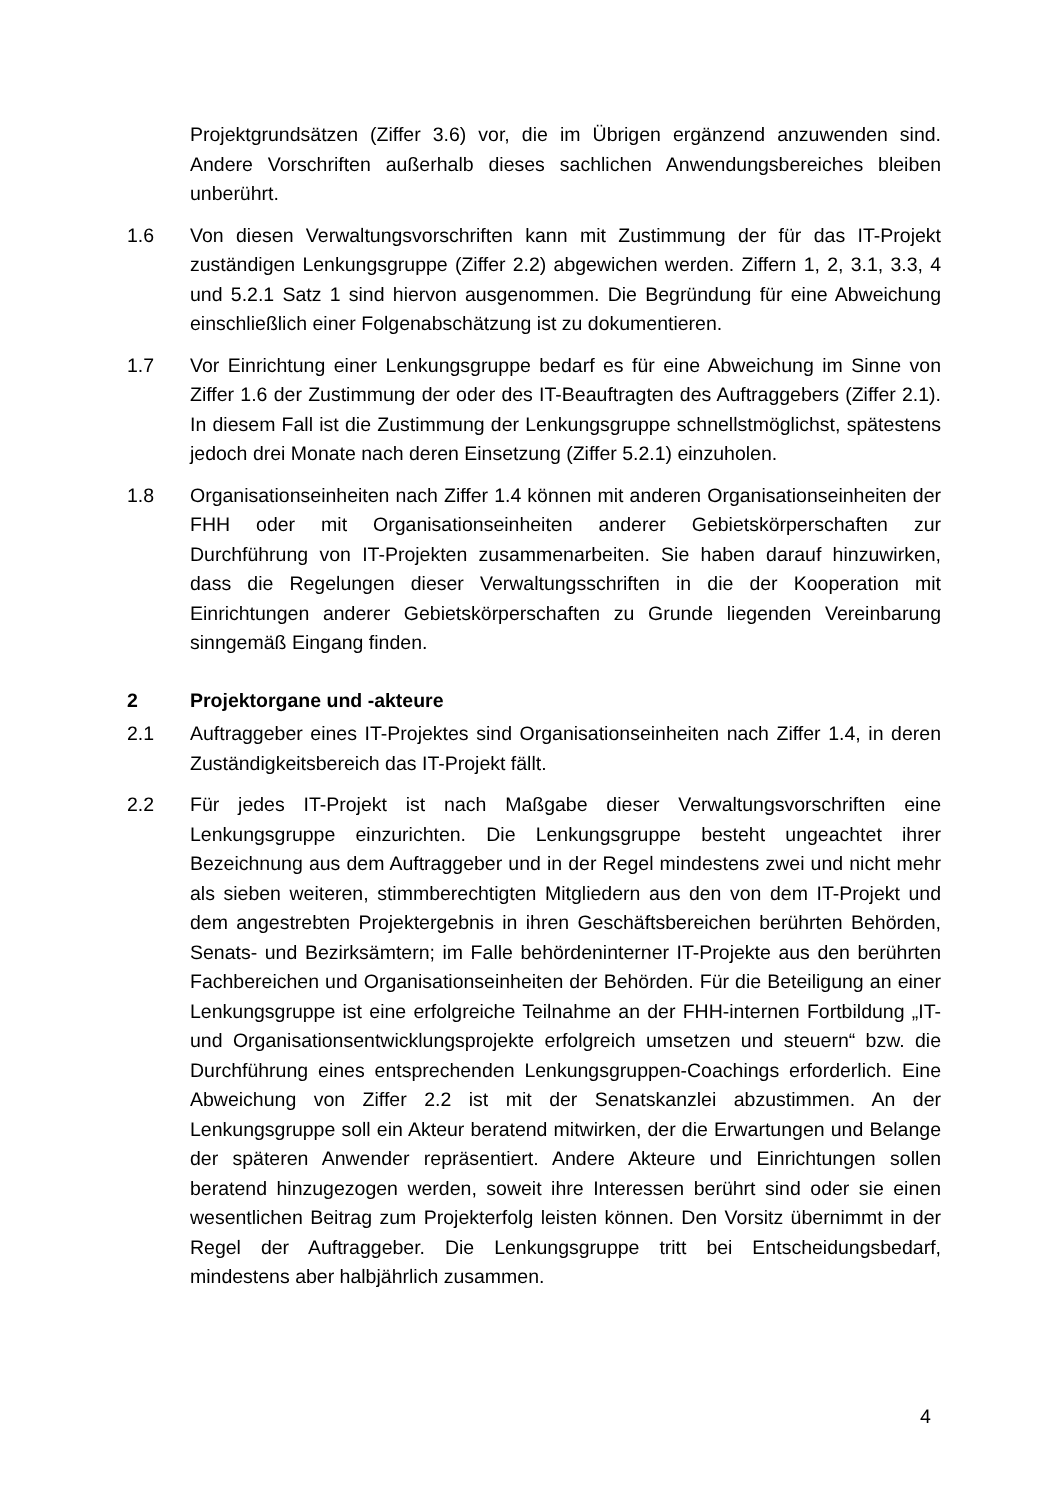Projektgrundsätzen (Ziffer 3.6) vor, die im Übrigen ergänzend anzuwenden sind. Andere Vorschriften außerhalb dieses sachlichen Anwendungsbereiches bleiben unberührt.
1.6 Von diesen Verwaltungsvorschriften kann mit Zustimmung der für das IT-Projekt zuständigen Lenkungsgruppe (Ziffer 2.2) abgewichen werden. Ziffern 1, 2, 3.1, 3.3, 4 und 5.2.1 Satz 1 sind hiervon ausgenommen. Die Begründung für eine Abweichung einschließlich einer Folgenabschätzung ist zu dokumentieren.
1.7 Vor Einrichtung einer Lenkungsgruppe bedarf es für eine Abweichung im Sinne von Ziffer 1.6 der Zustimmung der oder des IT-Beauftragten des Auftraggebers (Ziffer 2.1). In diesem Fall ist die Zustimmung der Lenkungsgruppe schnellstmöglichst, spätestens jedoch drei Monate nach deren Einsetzung (Ziffer 5.2.1) einzuholen.
1.8 Organisationseinheiten nach Ziffer 1.4 können mit anderen Organisationseinheiten der FHH oder mit Organisationseinheiten anderer Gebietskörperschaften zur Durchführung von IT-Projekten zusammenarbeiten. Sie haben darauf hinzuwirken, dass die Regelungen dieser Verwaltungsschriften in die der Kooperation mit Einrichtungen anderer Gebietskörperschaften zu Grunde liegenden Vereinbarung sinngemäß Eingang finden.
2 Projektorgane und -akteure
2.1 Auftraggeber eines IT-Projektes sind Organisationseinheiten nach Ziffer 1.4, in deren Zuständigkeitsbereich das IT-Projekt fällt.
2.2 Für jedes IT-Projekt ist nach Maßgabe dieser Verwaltungsvorschriften eine Lenkungsgruppe einzurichten. Die Lenkungsgruppe besteht ungeachtet ihrer Bezeichnung aus dem Auftraggeber und in der Regel mindestens zwei und nicht mehr als sieben weiteren, stimmberechtigten Mitgliedern aus den von dem IT-Projekt und dem angestrebten Projektergebnis in ihren Geschäftsbereichen berührten Behörden, Senats- und Bezirksämtern; im Falle behördeninterner IT-Projekte aus den berührten Fachbereichen und Organisationseinheiten der Behörden. Für die Beteiligung an einer Lenkungsgruppe ist eine erfolgreiche Teilnahme an der FHH-internen Fortbildung „IT- und Organisationsentwicklungsprojekte erfolgreich umsetzen und steuern“ bzw. die Durchführung eines entsprechenden Lenkungsgruppen-Coachings erforderlich. Eine Abweichung von Ziffer 2.2 ist mit der Senatskanzlei abzustimmen. An der Lenkungsgruppe soll ein Akteur beratend mitwirken, der die Erwartungen und Belange der späteren Anwender repräsentiert. Andere Akteure und Einrichtungen sollen beratend hinzugezogen werden, soweit ihre Interessen berührt sind oder sie einen wesentlichen Beitrag zum Projekterfolg leisten können. Den Vorsitz übernimmt in der Regel der Auftraggeber. Die Lenkungsgruppe tritt bei Entscheidungsbedarf, mindestens aber halbjährlich zusammen.
4